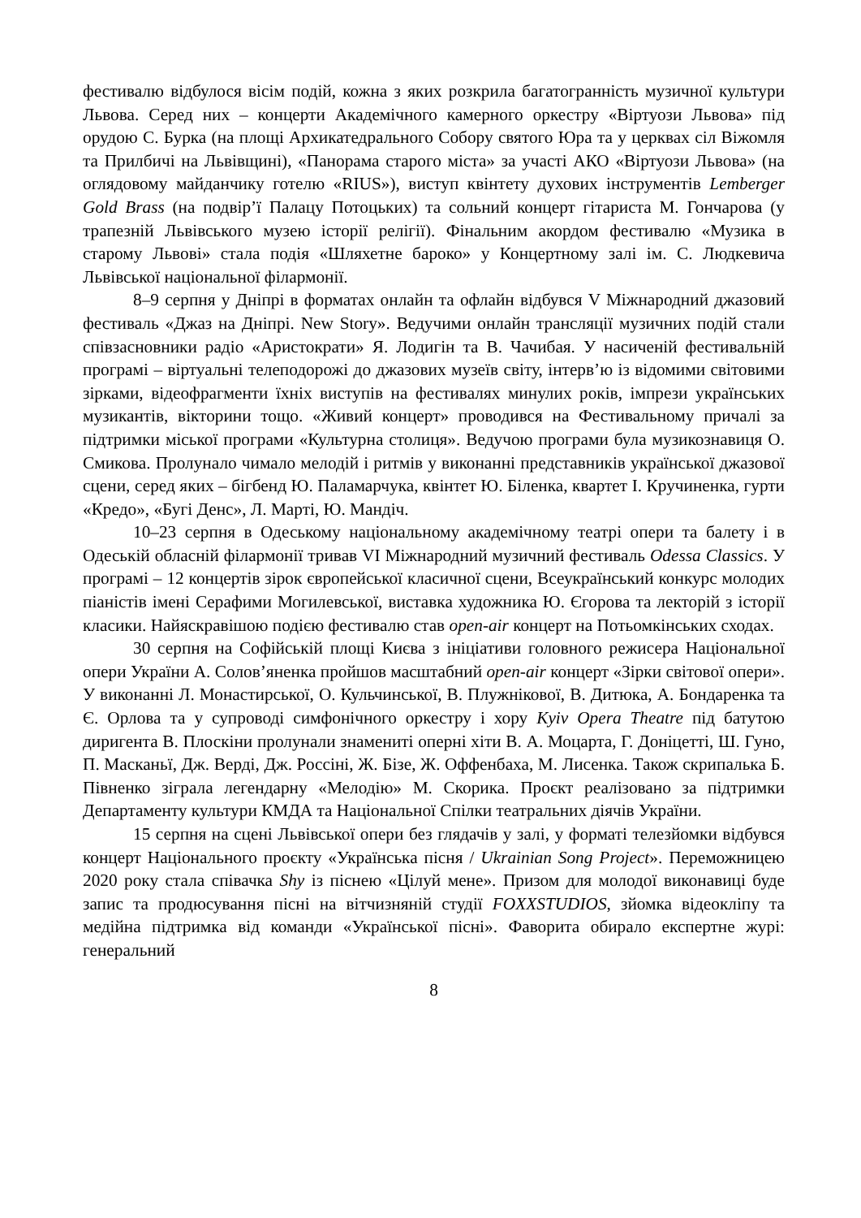фестивалю відбулося вісім подій, кожна з яких розкрила багатогранність музичної культури Львова. Серед них – концерти Академічного камерного оркестру «Віртуози Львова» під орудою С. Бурка (на площі Архикатедрального Собору святого Юра та у церквах сіл Віжомля та Прилбичі на Львівщині), «Панорама старого міста» за участі АКО «Віртуози Львова» (на оглядовому майданчику готелю «RIUS»), виступ квінтету духових інструментів Lemberger Gold Brass (на подвір’ї Палацу Потоцьких) та сольний концерт гітариста М. Гончарова (у трапезній Львівського музею історії релігії). Фінальним акордом фестивалю «Музика в старому Львові» стала подія «Шляхетне бароко» у Концертному залі ім. С. Людкевича Львівської національної філармонії.
8–9 серпня у Дніпрі в форматах онлайн та офлайн відбувся V Міжнародний джазовий фестиваль «Джаз на Дніпрі. New Story». Ведучими онлайн трансляції музичних подій стали співзасновники радіо «Аристократи» Я. Лодигін та В. Чачибая. У насиченій фестивальній програмі – віртуальні телеподорожі до джазових музеїв світу, інтерв’ю із відомими світовими зірками, відеофрагменти їхніх виступів на фестивалях минулих років, імпрези українських музикантів, вікторини тощо. «Живий концерт» проводився на Фестивальному причалі за підтримки міської програми «Культурна столиця». Ведучою програми була музикознавиця О. Смикова. Пролунало чимало мелодій і ритмів у виконанні представників української джазової сцени, серед яких – бігбенд Ю. Паламарчука, квінтет Ю. Біленка, квартет І. Кручиненка, гурти «Кредо», «Бугі Денс», Л. Марті, Ю. Мандіч.
10–23 серпня в Одеському національному академічному театрі опери та балету і в Одеській обласній філармонії тривав VI Міжнародний музичний фестиваль Odessa Classics. У програмі – 12 концертів зірок європейської класичної сцени, Всеукраїнський конкурс молодих піаністів імені Серафими Могилевської, виставка художника Ю. Єгорова та лекторій з історії класики. Найяскравішою подією фестивалю став open-air концерт на Потьомкінських сходах.
30 серпня на Софійській площі Києва з ініціативи головного режисера Національної опери України А. Солов’яненка пройшов масштабний open-air концерт «Зірки світової опери». У виконанні Л. Монастирської, О. Кульчинської, В. Плужнікової, В. Дитюка, А. Бондаренка та Є. Орлова та у супроводі симфонічного оркестру і хору Kyiv Opera Theatre під батутою диригента В. Плоскіни пролунали знамениті оперні хіти В. А. Моцарта, Г. Доніцетті, Ш. Гуно, П. Масканьї, Дж. Верді, Дж. Россіні, Ж. Бізе, Ж. Оффенбаха, М. Лисенка. Також скрипалька Б. Півненко зіграла легендарну «Мелодію» М. Скорика. Проєкт реалізовано за підтримки Департаменту культури КМДА та Національної Спілки театральних діячів України.
15 серпня на сцені Львівської опери без глядачів у залі, у форматі телезйомки відбувся концерт Національного проєкту «Українська пісня / Ukrainian Song Project». Переможницею 2020 року стала співачка Shy із піснею «Цілуй мене». Призом для молодої виконавиці буде запис та продюсування пісні на вітчизняній студії FOXXSTUDIOS, зйомка відеокліпу та медійна підтримка від команди «Української пісні». Фаворита обирало експертне журі: генеральний
8